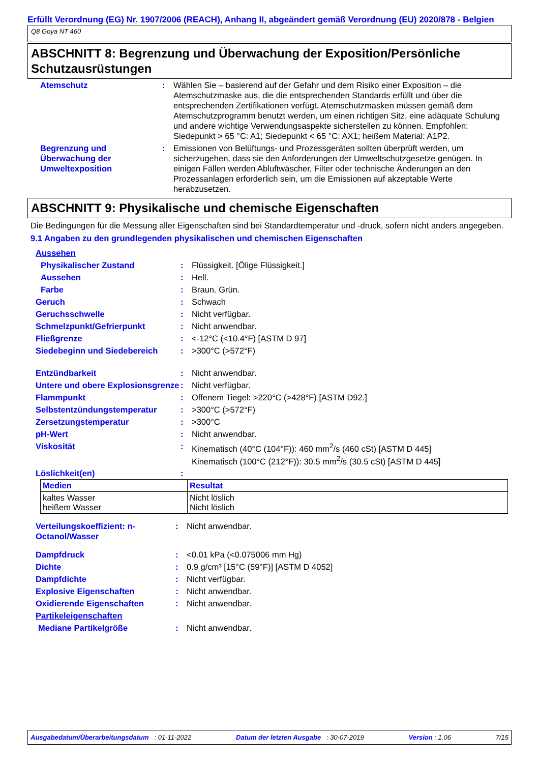Erfüllt Verordnung (EG) Nr. 1907/2006 (REACH), Anhang II, abgeändert gemäß Verordnung (EU) 2020/878 - Belgien
Q8 Goya NT 460
ABSCHNITT 8: Begrenzung und Überwachung der Exposition/Persönliche Schutzausrüstungen
| Atemschutz | : | Wählen Sie – basierend auf der Gefahr und dem Risiko einer Exposition – die Atemschutzmaske aus, die die entsprechenden Standards erfüllt und über die entsprechenden Zertifikationen verfügt. Atemschutzmasken müssen gemäß dem Atemschutzprogramm benutzt werden, um einen richtigen Sitz, eine adäquate Schulung und andere wichtige Verwendungsaspekte sicherstellen zu können. Empfohlen: Siedepunkt > 65 °C: A1; Siedepunkt < 65 °C: AX1; heißem Material: A1P2. |
| Begrenzung und Überwachung der Umweltexposition | : | Emissionen von Belüftungs- und Prozessgeräten sollten überprüft werden, um sicherzugehen, dass sie den Anforderungen der Umweltschutzgesetze genügen. In einigen Fällen werden Abluftwäscher, Filter oder technische Änderungen an den Prozessanlagen erforderlich sein, um die Emissionen auf akzeptable Werte herabzusetzen. |
ABSCHNITT 9: Physikalische und chemische Eigenschaften
Die Bedingungen für die Messung aller Eigenschaften sind bei Standardtemperatur und -druck, sofern nicht anders angegeben.
9.1 Angaben zu den grundlegenden physikalischen und chemischen Eigenschaften
Aussehen
| Physikalischer Zustand | : | Flüssigkeit. [Ölige Flüssigkeit.] |
| Aussehen | : | Hell. |
| Farbe | : | Braun. Grün. |
| Geruch | : | Schwach |
| Geruchsschwelle | : | Nicht verfügbar. |
| Schmelzpunkt/Gefrierpunkt | : | Nicht anwendbar. |
| Fließgrenze | : | <-12°C (<10.4°F) [ASTM D 97] |
| Siedebeginn und Siedebereich | : | >300°C (>572°F) |
| Entzündbarkeit | : | Nicht anwendbar. |
| Untere und obere Explosionsgrenze | : | Nicht verfügbar. |
| Flammpunkt | : | Offenem Tiegel: >220°C (>428°F) [ASTM D92.] |
| Selbstentzündungstemperatur | : | >300°C (>572°F) |
| Zersetzungstemperatur | : | >300°C |
| pH-Wert | : | Nicht anwendbar. |
| Viskosität | : | Kinematisch (40°C (104°F)): 460 mm<sup>2</sup>/s (460 cSt) [ASTM D 445] Kinematisch (100°C (212°F)): 30.5 mm<sup>2</sup>/s (30.5 cSt) [ASTM D 445] |
| Löslichkeit(en) | : | |
| Medien | Resultat |
| --- | --- |
| kaltes Wasser heißem Wasser | Nicht löslich Nicht löslich |
| Verteilungskoeffizient: n-Octanol/Wasser | : | Nicht anwendbar. |
| Dampfdruck | : | <0.01 kPa (<0.075006 mm Hg) |
| Dichte | : | 0.9 g/cm³ [15°C (59°F)] [ASTM D 4052] |
| Dampfdichte | : | Nicht verfügbar. |
| Explosive Eigenschaften | : | Nicht anwendbar. |
| Oxidierende Eigenschaften | : | Nicht anwendbar. |
| Partikeleigenschaften | | |
| Mediane Partikelgröße | : | Nicht anwendbar. |
Ausgabedatum/Überarbeitungsdatum : 01-11-2022 Datum der letzten Ausgabe : 30-07-2019 Version : 1.06 7/15